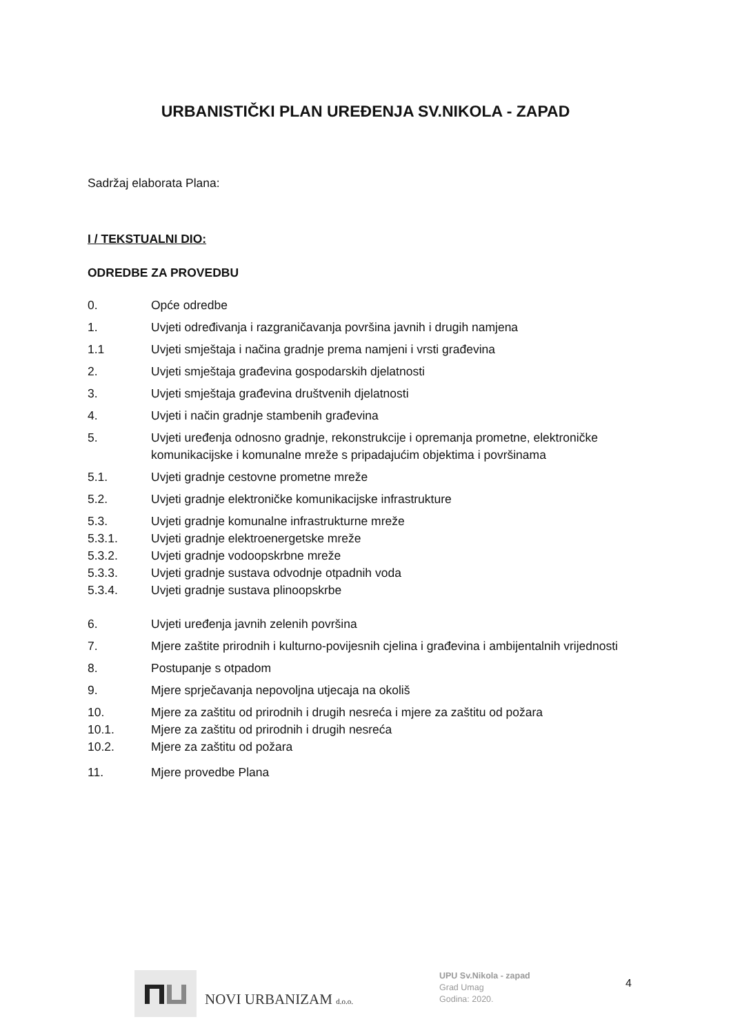URBANISTIČKI PLAN UREĐENJA SV.NIKOLA - ZAPAD
Sadržaj elaborata Plana:
I / TEKSTUALNI DIO:
ODREDBE ZA PROVEDBU
0. Opće odredbe
1. Uvjeti određivanja i razgraničavanja površina javnih i drugih namjena
1.1 Uvjeti smještaja i načina gradnje prema namjeni i vrsti građevina
2. Uvjeti smještaja građevina gospodarskih djelatnosti
3. Uvjeti smještaja građevina društvenih djelatnosti
4. Uvjeti i način gradnje stambenih građevina
5. Uvjeti uređenja odnosno gradnje, rekonstrukcije i opremanja prometne, elektroničke komunikacijske i komunalne mreže s pripadajućim objektima i površinama
5.1. Uvjeti gradnje cestovne prometne mreže
5.2. Uvjeti gradnje elektroničke komunikacijske infrastrukture
5.3. Uvjeti gradnje komunalne infrastrukturne mreže
5.3.1. Uvjeti gradnje elektroenergetske mreže
5.3.2. Uvjeti gradnje vodoopskrbne mreže
5.3.3. Uvjeti gradnje sustava odvodnje otpadnih voda
5.3.4. Uvjeti gradnje sustava plinoopskrbe
6. Uvjeti uređenja javnih zelenih površina
7. Mjere zaštite prirodnih i kulturno-povijesnih cjelina i građevina i ambijentalnih vrijednosti
8. Postupanje s otpadom
9. Mjere sprječavanja nepovoljna utjecaja na okoliš
10. Mjere za zaštitu od prirodnih i drugih nesreća i mjere za zaštitu od požara
10.1. Mjere za zaštitu od prirodnih i drugih nesreća
10.2. Mjere za zaštitu od požara
11. Mjere provedbe Plana
NOVI URBANIZAM d.o.o.
UPU Sv.Nikola - zapad
Grad Umag
Godina: 2020.
4